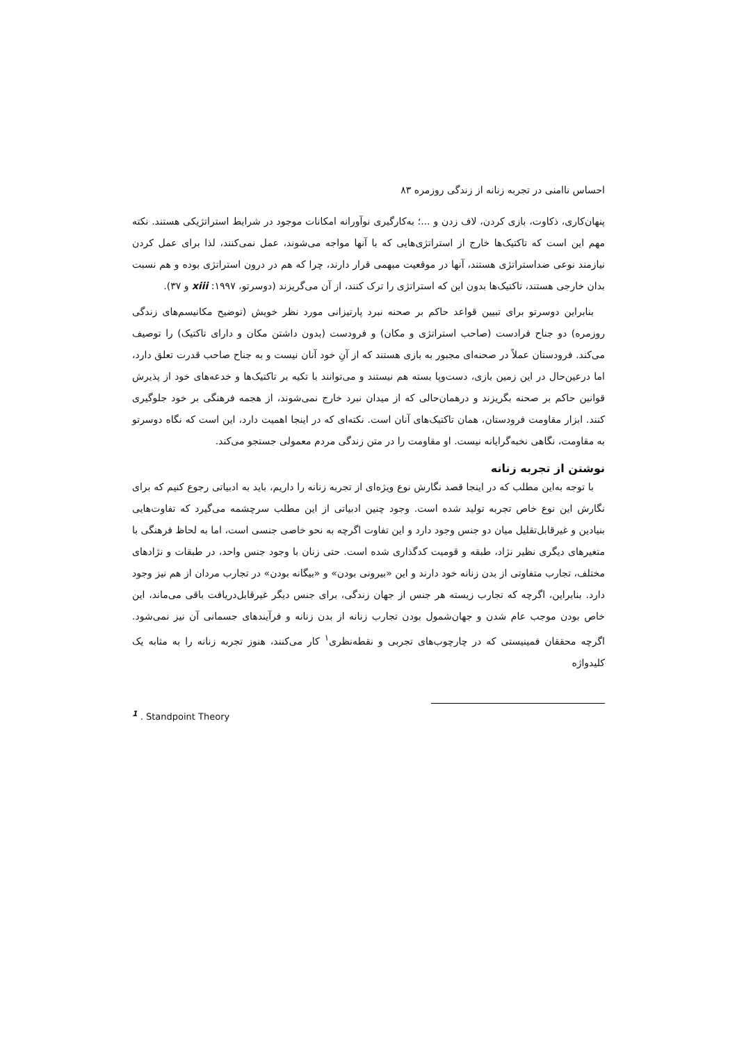احساس ناامنی در تجربه زنانه از زندگی روزمره ۸۳
پنهان‌کاری، ذکاوت، بازی کردن، لاف زدن و ...؛ به‌کارگیری نوآورانه امکانات موجود در شرایط استراتژیکی هستند. نکته مهم این است که تاکتیک‌ها خارج از استراتژی‌هایی که با آنها مواجه می‌شوند، عمل نمی‌کنند، لذا برای عمل کردن نیازمند نوعی ضداستراتژی هستند، آنها در موقعیت مبهمی قرار دارند، چرا که هم در درون استراتژی بوده و هم نسبت بدان خارجی هستند، تاکتیک‌ها بدون این که استراتژی را ترک کنند، از آن می‌گریزند (دوسرتو، ۱۹۹۷: xiii و ۳۷).
بنابراین دوسرتو برای تبیین قواعد حاکم بر صحنه نبرد پارتیزانی مورد نظر خویش (توضیح مکانیسم‌های زندگی روزمره) دو جناح فرادست (صاحب استراتژی و مکان) و فرودست (بدون داشتن مکان و دارای تاکتیک) را توصیف می‌کند. فرودستان عملاً در صحنه‌ای مجبور به بازی هستند که از آنِ خود آنان نیست و به جناح صاحب قدرت تعلق دارد، اما درعین‌حال در این زمین بازی، دست‌وپا بسته هم نیستند و می‌توانند با تکیه بر تاکتیک‌ها و خدعه‌های خود از پذیرش قوانین حاکم بر صحنه بگریزند و درهمان‌حالی که از میدان نبرد خارج نمی‌شوند، از هجمه فرهنگی بر خود جلوگیری کنند. ابزار مقاومت فرودستان، همان تاکتیک‌های آنان است. نکته‌ای که در اینجا اهمیت دارد، این است که نگاه دوسرتو به مقاومت، نگاهی نخبه‌گرایانه نیست. او مقاومت را در متن زندگی مردم معمولی جستجو می‌کند.
نوشتن از تجربه زنانه
با توجه به‌این مطلب که در اینجا قصد نگارش نوع ویژه‌ای از تجربه زنانه را داریم، باید به ادبیاتی رجوع کنیم که برای نگارش این نوع خاص تجربه تولید شده است. وجود چنین ادبیاتی از این مطلب سرچشمه می‌گیرد که تفاوت‌هایی بنیادین و غیرقابل‌تقلیل میان دو جنس وجود دارد و این تفاوت اگرچه به نحو خاصی جنسی است، اما به لحاظ فرهنگی با متغیرهای دیگری نظیر نژاد، طبقه و قومیت کدگذاری شده است. حتی زنان با وجود جنس واحد، در طبقات و نژادهای مختلف، تجارب متفاوتی از بدن زنانه خود دارند و این «بیرونی بودن» و «بیگانه بودن» در تجارب مردان از هم نیز وجود دارد. بنابراین، اگرچه که تجارب زیسته هر جنس از جهان زندگی، برای جنس دیگر غیرقابل‌دریافت باقی می‌ماند، این خاص بودن موجب عام شدن و جهان‌شمول بودن تجارب زنانه از بدن زنانه و فرآیندهای جسمانی آن نیز نمی‌شود. اگرچه محققان فمینیستی که در چارچوب‌های تجربی و نقطه‌نظری<sup>۱</sup> کار می‌کنند، هنوز تجربه زنانه را به مثابه یک کلیدواژه
<sup>1</sup> . Standpoint Theory